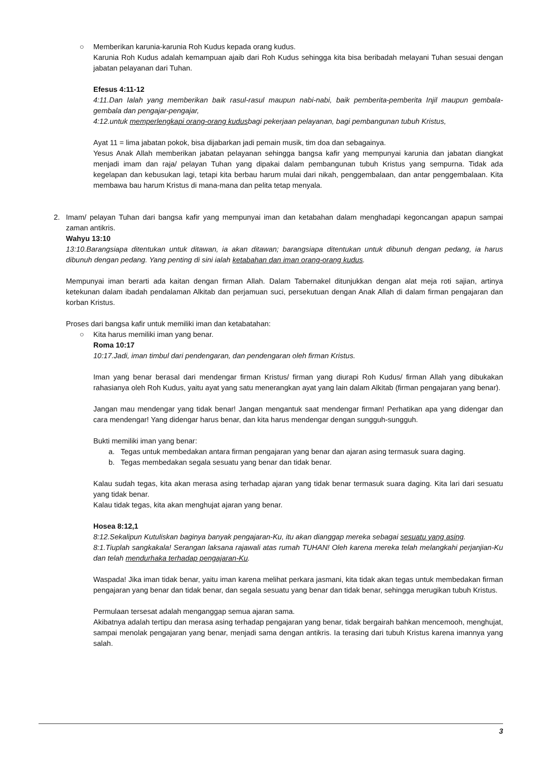○ Memberikan karunia-karunia Roh Kudus kepada orang kudus.
Karunia Roh Kudus adalah kemampuan ajaib dari Roh Kudus sehingga kita bisa beribadah melayani Tuhan sesuai dengan jabatan pelayanan dari Tuhan.
Efesus 4:11-12
4:11.Dan Ialah yang memberikan baik rasul-rasul maupun nabi-nabi, baik pemberita-pemberita Injil maupun gembala-gembala dan pengajar-pengajar,
4:12.untuk memperlengkapi orang-orang kudusbagi pekerjaan pelayanan, bagi pembangunan tubuh Kristus,
Ayat 11 = lima jabatan pokok, bisa dijabarkan jadi pemain musik, tim doa dan sebagainya.
Yesus Anak Allah memberikan jabatan pelayanan sehingga bangsa kafir yang mempunyai karunia dan jabatan diangkat menjadi imam dan raja/ pelayan Tuhan yang dipakai dalam pembangunan tubuh Kristus yang sempurna. Tidak ada kegelapan dan kebusukan lagi, tetapi kita berbau harum mulai dari nikah, penggembalaan, dan antar penggembalaan. Kita membawa bau harum Kristus di mana-mana dan pelita tetap menyala.
2. Imam/ pelayan Tuhan dari bangsa kafir yang mempunyai iman dan ketabahan dalam menghadapi kegoncangan apapun sampai zaman antikris.
Wahyu 13:10
13:10.Barangsiapa ditentukan untuk ditawan, ia akan ditawan; barangsiapa ditentukan untuk dibunuh dengan pedang, ia harus dibunuh dengan pedang. Yang penting di sini ialah ketabahan dan iman orang-orang kudus.
Mempunyai iman berarti ada kaitan dengan firman Allah. Dalam Tabernakel ditunjukkan dengan alat meja roti sajian, artinya ketekunan dalam ibadah pendalaman Alkitab dan perjamuan suci, persekutuan dengan Anak Allah di dalam firman pengajaran dan korban Kristus.
Proses dari bangsa kafir untuk memiliki iman dan ketabatahan:
○ Kita harus memiliki iman yang benar.
Roma 10:17
10:17.Jadi, iman timbul dari pendengaran, dan pendengaran oleh firman Kristus.
Iman yang benar berasal dari mendengar firman Kristus/ firman yang diurapi Roh Kudus/ firman Allah yang dibukakan rahasianya oleh Roh Kudus, yaitu ayat yang satu menerangkan ayat yang lain dalam Alkitab (firman pengajaran yang benar).
Jangan mau mendengar yang tidak benar! Jangan mengantuk saat mendengar firman! Perhatikan apa yang didengar dan cara mendengar! Yang didengar harus benar, dan kita harus mendengar dengan sungguh-sungguh.
Bukti memiliki iman yang benar:
a. Tegas untuk membedakan antara firman pengajaran yang benar dan ajaran asing termasuk suara daging.
b. Tegas membedakan segala sesuatu yang benar dan tidak benar.
Kalau sudah tegas, kita akan merasa asing terhadap ajaran yang tidak benar termasuk suara daging. Kita lari dari sesuatu yang tidak benar.
Kalau tidak tegas, kita akan menghujat ajaran yang benar.
Hosea 8:12,1
8:12.Sekalipun Kutuliskan baginya banyak pengajaran-Ku, itu akan dianggap mereka sebagai sesuatu yang asing.
8:1.Tiuplah sangkakala! Serangan laksana rajawali atas rumah TUHAN! Oleh karena mereka telah melangkahi perjanjian-Ku dan telah mendurhaka terhadap pengajaran-Ku.
Waspada! Jika iman tidak benar, yaitu iman karena melihat perkara jasmani, kita tidak akan tegas untuk membedakan firman pengajaran yang benar dan tidak benar, dan segala sesuatu yang benar dan tidak benar, sehingga merugikan tubuh Kristus.
Permulaan tersesat adalah menganggap semua ajaran sama.
Akibatnya adalah tertipu dan merasa asing terhadap pengajaran yang benar, tidak bergairah bahkan mencemooh, menghujat, sampai menolak pengajaran yang benar, menjadi sama dengan antikris. Ia terasing dari tubuh Kristus karena imannya yang salah.
3